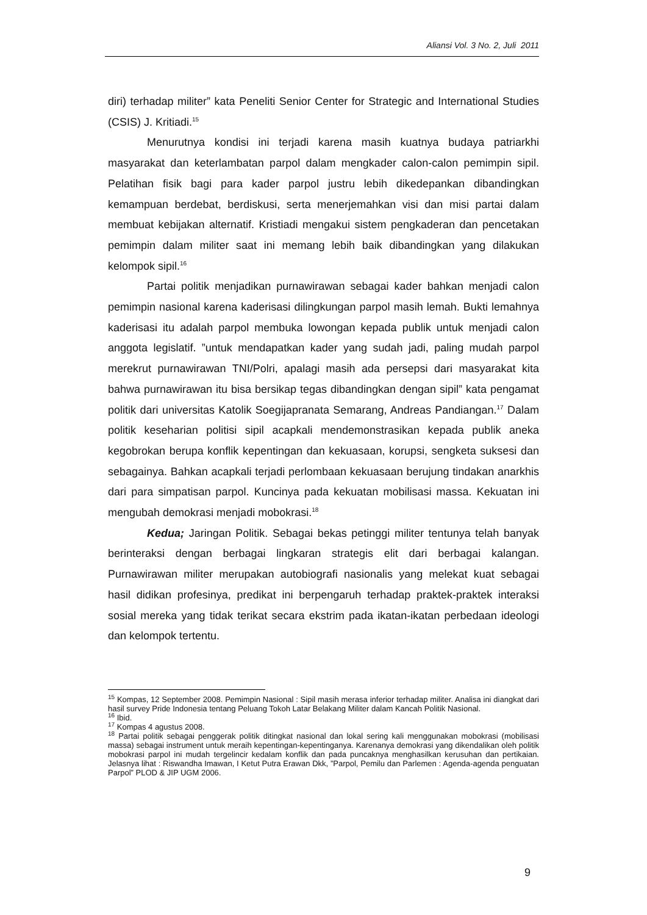Aliansi Vol. 3 No. 2, Juli 2011
diri) terhadap militer” kata Peneliti Senior Center for Strategic and International Studies (CSIS) J. Kritiadi.<sup>15</sup>
Menurutnya kondisi ini terjadi karena masih kuatnya budaya patriarkhi masyarakat dan keterlambatan parpol dalam mengkader calon-calon pemimpin sipil. Pelatihan fisik bagi para kader parpol justru lebih dikedepankan dibandingkan kemampuan berdebat, berdiskusi, serta menerjemahkan visi dan misi partai dalam membuat kebijakan alternatif. Kristiadi mengakui sistem pengkaderan dan pencetakan pemimpin dalam militer saat ini memang lebih baik dibandingkan yang dilakukan kelompok sipil.<sup>16</sup>
Partai politik menjadikan purnawirawan sebagai kader bahkan menjadi calon pemimpin nasional karena kaderisasi dilingkungan parpol masih lemah. Bukti lemahnya kaderisasi itu adalah parpol membuka lowongan kepada publik untuk menjadi calon anggota legislatif. ”untuk mendapatkan kader yang sudah jadi, paling mudah parpol merekrut purnawirawan TNI/Polri, apalagi masih ada persepsi dari masyarakat kita bahwa purnawirawan itu bisa bersikap tegas dibandingkan dengan sipil” kata pengamat politik dari universitas Katolik Soegijapranata Semarang, Andreas Pandiangan.<sup>17</sup> Dalam politik keseharian politisi sipil acapkali mendemonstrasikan kepada publik aneka kegobrokan berupa konflik kepentingan dan kekuasaan, korupsi, sengketa suksesi dan sebagainya. Bahkan acapkali terjadi perlombaan kekuasaan berujung tindakan anarkhis dari para simpatisan parpol. Kuncinya pada kekuatan mobilisasi massa. Kekuatan ini mengubah demokrasi menjadi mobokrasi.<sup>18</sup>
Kedua; Jaringan Politik. Sebagai bekas petinggi militer tentunya telah banyak berinteraksi dengan berbagai lingkaran strategis elit dari berbagai kalangan. Purnawirawan militer merupakan autobiografi nasionalis yang melekat kuat sebagai hasil didikan profesinya, predikat ini berpengaruh terhadap praktek-praktek interaksi sosial mereka yang tidak terikat secara ekstrim pada ikatan-ikatan perbedaan ideologi dan kelompok tertentu.
<sup>15</sup> Kompas, 12 September 2008. Pemimpin Nasional : Sipil masih merasa inferior terhadap militer. Analisa ini diangkat dari hasil survey Pride Indonesia tentang Peluang Tokoh Latar Belakang Militer dalam Kancah Politik Nasional.
<sup>16</sup> Ibid.
<sup>17</sup> Kompas 4 agustus 2008.
<sup>18</sup> Partai politik sebagai penggerak politik ditingkat nasional dan lokal sering kali menggunakan mobokrasi (mobilisasi massa) sebagai instrument untuk meraih kepentingan-kepentinganya. Karenanya demokrasi yang dikendalikan oleh politik mobokrasi parpol ini mudah tergelincir kedalam konflik dan pada puncaknya menghasilkan kerusuhan dan pertikaian. Jelasnya lihat : Riswandha Imawan, I Ketut Putra Erawan Dkk, ”Parpol, Pemilu dan Parlemen : Agenda-agenda penguatan Parpol” PLOD & JIP UGM 2006.
9